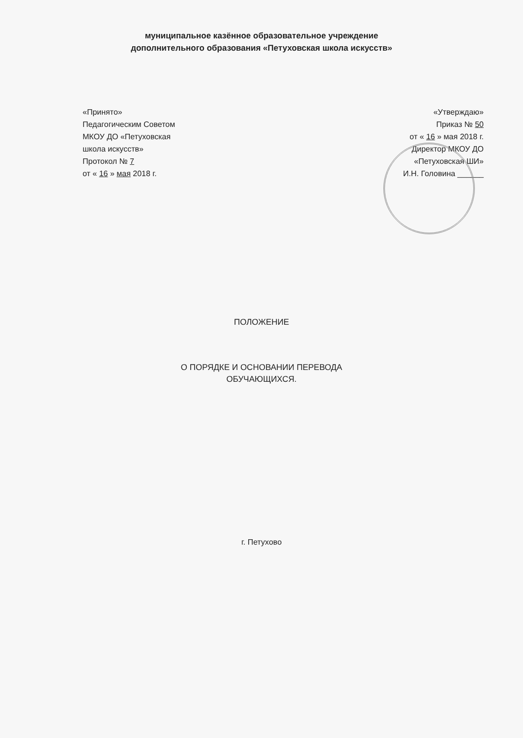муниципальное казённое образовательное учреждение
дополнительного образования «Петуховская школа искусств»
«Принято»
Педагогическим Советом
МКОУ ДО «Петуховская
школа искусств»
Протокол № 7
от « 16 » мая 2018 г.
«Утверждаю»
Приказ № 50
от « 16 » мая 2018 г.
Директор МКОУ ДО
«Петуховская ШИ»
И.Н. Головина ______
ПОЛОЖЕНИЕ
О ПОРЯДКЕ И ОСНОВАНИИ ПЕРЕВОДА
ОБУЧАЮЩИХСЯ.
г. Петухово